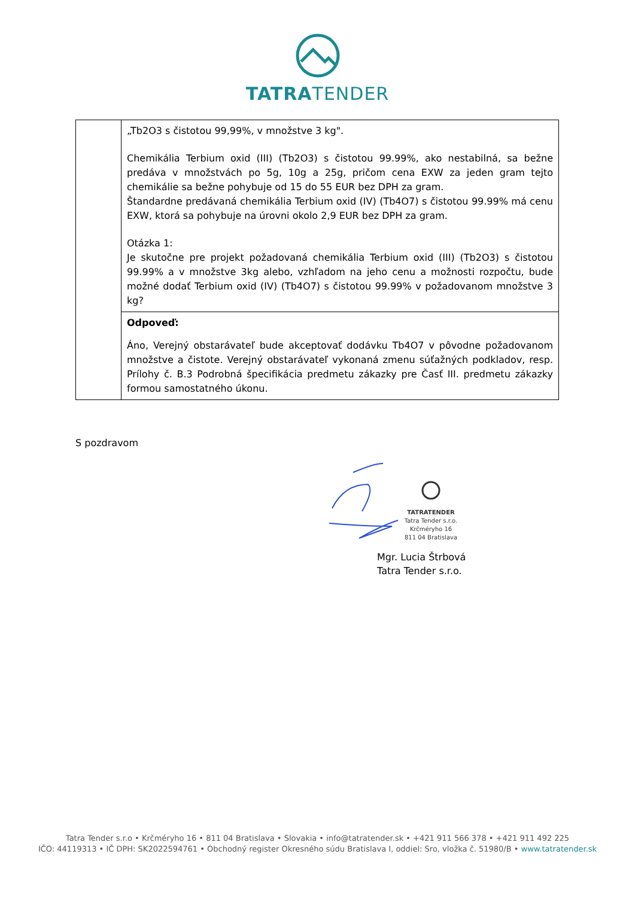TATRATENDER
| | „Tb2O3 s čistotou 99,99%, v množstve 3 kg". Chemikália Terbium oxid (III) (Tb2O3) s čistotou 99.99%, ako nestabilná, sa bežne predáva v množstvách po 5g, 10g a 25g, pričom cena EXW za jeden gram tejto chemikálie sa bežne pohybuje od 15 do 55 EUR bez DPH za gram. Štandardne predávaná chemikália Terbium oxid (IV) (Tb4O7) s čistotou 99.99% má cenu EXW, ktorá sa pohybuje na úrovni okolo 2,9 EUR bez DPH za gram. Otázka 1: Je skutočne pre projekt požadovaná chemikália Terbium oxid (III) (Tb2O3) s čistotou 99.99% a v množstve 3kg alebo, vzhľadom na jeho cenu a možnosti rozpočtu, bude možné dodať Terbium oxid (IV) (Tb4O7) s čistotou 99.99% v požadovanom množstve 3 kg? |
| | Odpoveď: Áno, Verejný obstarávateľ bude akceptovať dodávku Tb4O7 v pôvodne požadovanom množstve a čistote. Verejný obstarávateľ vykonaná zmenu súťažných podkladov, resp. Prílohy č. B.3 Podrobná špecifikácia predmetu zákazky pre Časť III. predmetu zákazky formou samostatného úkonu. |
S pozdravom
TATRATENDER
Tatra Tender s.r.o.
Krčméryho 16
811 04 Bratislava
Mgr. Lucia Štrbová
Tatra Tender s.r.o.
Tatra Tender s.r.o • Krčméryho 16 • 811 04 Bratislava • Slovakia • info@tatratender.sk • +421 911 566 378 • +421 911 492 225
IČO: 44119313 • IČ DPH: SK2022594761 • Obchodný register Okresného súdu Bratislava I, oddiel: Sro, vložka č. 51980/B • www.tatratender.sk